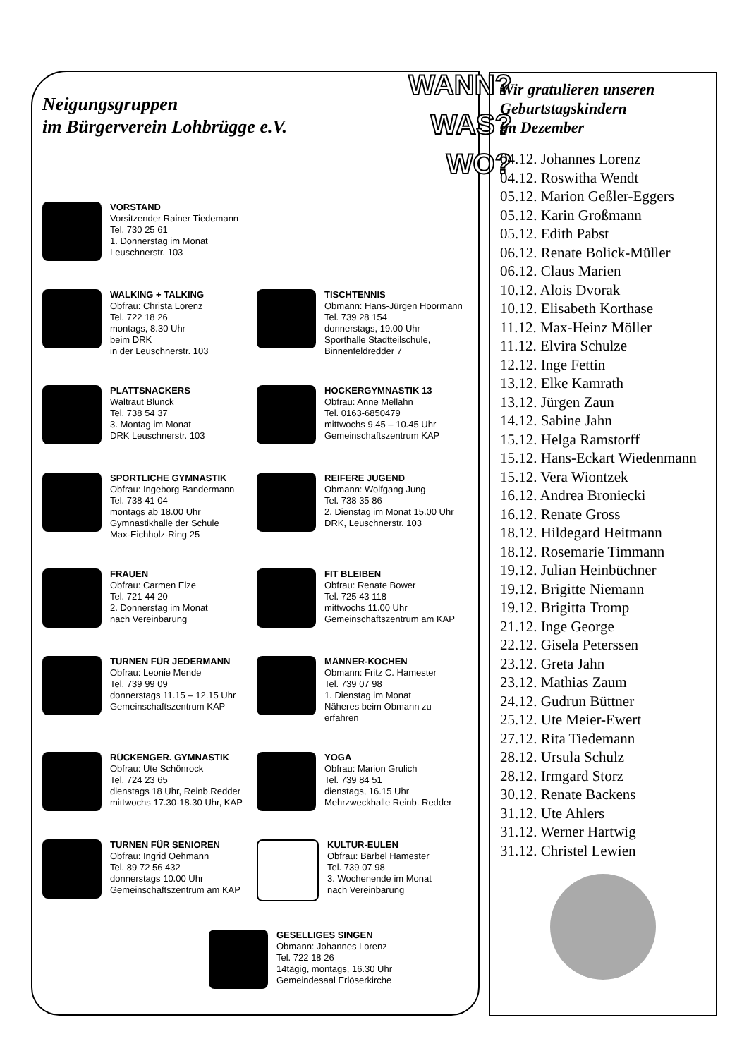WANN?
WAS?
WO?
Neigungsgruppen
im Bürgerverein Lohbrügge e.V.
VORSTAND
Vorsitzender Rainer Tiedemann
Tel. 730 25 61
1. Donnerstag im Monat
Leuschnerstr. 103
WALKING + TALKING
Obfrau: Christa Lorenz
Tel. 722 18 26
montags, 8.30 Uhr
beim DRK
in der Leuschnerstr. 103
TISCHTENNIS
Obmann: Hans-Jürgen Hoormann
Tel. 739 28 154
donnerstags, 19.00 Uhr
Sporthalle Stadtteilschule,
Binnenfeldredder 7
PLATTSNACKERS
Waltraut Blunck
Tel. 738 54 37
3. Montag im Monat
DRK Leuschnerstr. 103
HOCKERGYMNASTIK 13
Obfrau: Anne Mellahn
Tel. 0163-6850479
mittwochs 9.45 – 10.45 Uhr
Gemeinschaftszentrum KAP
SPORTLICHE GYMNASTIK
Obfrau: Ingeborg Bandermann
Tel. 738 41 04
montags ab 18.00 Uhr
Gymnastikhalle der Schule
Max-Eichholz-Ring 25
REIFERE JUGEND
Obmann: Wolfgang Jung
Tel. 738 35 86
2. Dienstag im Monat 15.00 Uhr
DRK, Leuschnerstr. 103
FRAUEN
Obfrau: Carmen Elze
Tel. 721 44 20
2. Donnerstag im Monat
nach Vereinbarung
FIT BLEIBEN
Obfrau: Renate Bower
Tel. 725 43 118
mittwochs 11.00 Uhr
Gemeinschaftszentrum am KAP
TURNEN FÜR JEDERMANN
Obfrau: Leonie Mende
Tel. 739 99 09
donnerstags 11.15 – 12.15 Uhr
Gemeinschaftszentrum KAP
MÄNNER-KOCHEN
Obmann: Fritz C. Hamester
Tel. 739 07 98
1. Dienstag im Monat
Näheres beim Obmann zu
erfahren
RÜCKENGER. GYMNASTIK
Obfrau: Ute Schönrock
Tel. 724 23 65
dienstags 18 Uhr, Reinb.Redder
mittwochs 17.30-18.30 Uhr, KAP
YOGA
Obfrau: Marion Grulich
Tel. 739 84 51
dienstags, 16.15 Uhr
Mehrzweckhalle Reinb. Redder
TURNEN FÜR SENIOREN
Obfrau: Ingrid Oehmann
Tel. 89 72 56 432
donnerstags 10.00 Uhr
Gemeinschaftszentrum am KAP
KULTUR-EULEN
Obfrau: Bärbel Hamester
Tel. 739 07 98
3. Wochenende im Monat
nach Vereinbarung
GESELLIGES SINGEN
Obmann: Johannes Lorenz
Tel. 722 18 26
14tägig, montags, 16.30 Uhr
Gemeindesaal Erlöserkirche
Wir gratulieren unseren
Geburtstagskindern
im Dezember
04.12. Johannes Lorenz
04.12. Roswitha Wendt
05.12. Marion Geßler-Eggers
05.12. Karin Großmann
05.12. Edith Pabst
06.12. Renate Bolick-Müller
06.12. Claus Marien
10.12. Alois Dvorak
10.12. Elisabeth Korthase
11.12. Max-Heinz Möller
11.12. Elvira Schulze
12.12. Inge Fettin
13.12. Elke Kamrath
13.12. Jürgen Zaun
14.12. Sabine Jahn
15.12. Helga Ramstorff
15.12. Hans-Eckart Wiedenmann
15.12. Vera Wiontzek
16.12. Andrea Broniecki
16.12. Renate Gross
18.12. Hildegard Heitmann
18.12. Rosemarie Timmann
19.12. Julian Heinbüchner
19.12. Brigitte Niemann
19.12. Brigitta Tromp
21.12. Inge George
22.12. Gisela Peterssen
23.12. Greta Jahn
23.12. Mathias Zaum
24.12. Gudrun Büttner
25.12. Ute Meier-Ewert
27.12. Rita Tiedemann
28.12. Ursula Schulz
28.12. Irmgard Storz
30.12. Renate Backens
31.12. Ute Ahlers
31.12. Werner Hartwig
31.12. Christel Lewien